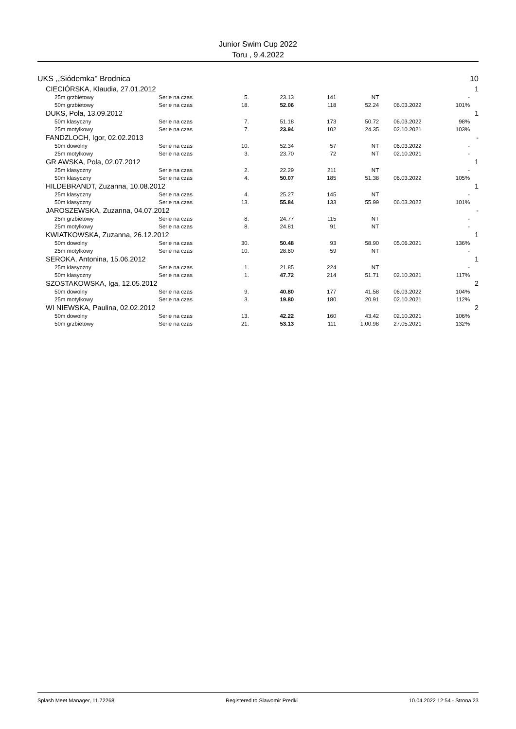Junior Swim Cup 2022
Toru , 9.4.2022
| UKS ,,Siódemka'' Brodnica | | | | | | | | 10 |
| CIECIÓRSKA, Klaudia, 27.01.2012 | | | | | | | | 1 |
| 25m grzbietowy | Serie na czas | 5. | 23.13 | 141 | NT | | - | |
| 50m grzbietowy | Serie na czas | 18. | 52.06 | 118 | 52.24 | 06.03.2022 | 101% | |
| DUKS, Pola, 13.09.2012 | | | | | | | | 1 |
| 50m klasyczny | Serie na czas | 7. | 51.18 | 173 | 50.72 | 06.03.2022 | 98% | |
| 25m motylkowy | Serie na czas | 7. | 23.94 | 102 | 24.35 | 02.10.2021 | 103% | |
| FANDZLOCH, Igor, 02.02.2013 | | | | | | | | - |
| 50m dowolny | Serie na czas | 10. | 52.34 | 57 | NT | 06.03.2022 | - | |
| 25m motylkowy | Serie na czas | 3. | 23.70 | 72 | NT | 02.10.2021 | - | |
| GR AWSKA, Pola, 02.07.2012 | | | | | | | | 1 |
| 25m klasyczny | Serie na czas | 2. | 22.29 | 211 | NT | | - | |
| 50m klasyczny | Serie na czas | 4. | 50.07 | 185 | 51.38 | 06.03.2022 | 105% | |
| HILDEBRANDT, Zuzanna, 10.08.2012 | | | | | | | | 1 |
| 25m klasyczny | Serie na czas | 4. | 25.27 | 145 | NT | | - | |
| 50m klasyczny | Serie na czas | 13. | 55.84 | 133 | 55.99 | 06.03.2022 | 101% | |
| JAROSZEWSKA, Zuzanna, 04.07.2012 | | | | | | | | - |
| 25m grzbietowy | Serie na czas | 8. | 24.77 | 115 | NT | | - | |
| 25m motylkowy | Serie na czas | 8. | 24.81 | 91 | NT | | - | |
| KWIATKOWSKA, Zuzanna, 26.12.2012 | | | | | | | | 1 |
| 50m dowolny | Serie na czas | 30. | 50.48 | 93 | 58.90 | 05.06.2021 | 136% | |
| 25m motylkowy | Serie na czas | 10. | 28.60 | 59 | NT | | - | |
| SEROKA, Antonina, 15.06.2012 | | | | | | | | 1 |
| 25m klasyczny | Serie na czas | 1. | 21.85 | 224 | NT | | - | |
| 50m klasyczny | Serie na czas | 1. | 47.72 | 214 | 51.71 | 02.10.2021 | 117% | |
| SZOSTAKOWSKA, Iga, 12.05.2012 | | | | | | | | 2 |
| 50m dowolny | Serie na czas | 9. | 40.80 | 177 | 41.58 | 06.03.2022 | 104% | |
| 25m motylkowy | Serie na czas | 3. | 19.80 | 180 | 20.91 | 02.10.2021 | 112% | |
| WI NIEWSKA, Paulina, 02.02.2012 | | | | | | | | 2 |
| 50m dowolny | Serie na czas | 13. | 42.22 | 160 | 43.42 | 02.10.2021 | 106% | |
| 50m grzbietowy | Serie na czas | 21. | 53.13 | 111 | 1:00.98 | 27.05.2021 | 132% | |
Splash Meet Manager, 11.72268 Registered to Slawomir Predki 10.04.2022 12:54 - Strona 23